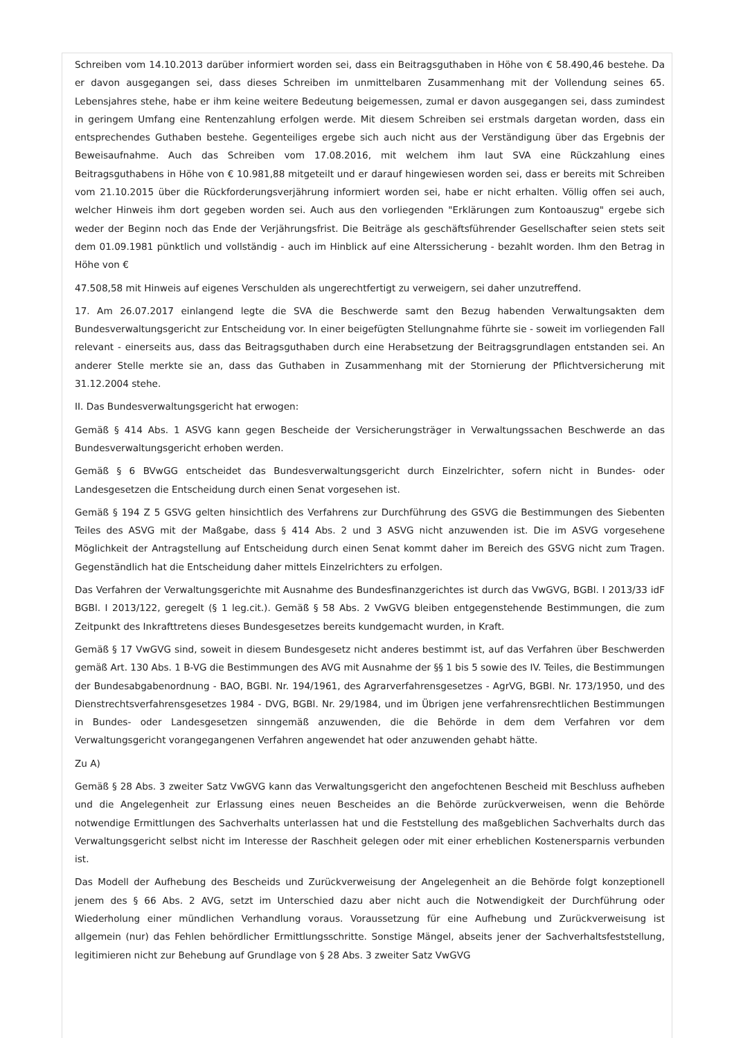Schreiben vom 14.10.2013 darüber informiert worden sei, dass ein Beitragsguthaben in Höhe von € 58.490,46 bestehe. Da er davon ausgegangen sei, dass dieses Schreiben im unmittelbaren Zusammenhang mit der Vollendung seines 65. Lebensjahres stehe, habe er ihm keine weitere Bedeutung beigemessen, zumal er davon ausgegangen sei, dass zumindest in geringem Umfang eine Rentenzahlung erfolgen werde. Mit diesem Schreiben sei erstmals dargetan worden, dass ein entsprechendes Guthaben bestehe. Gegenteiliges ergebe sich auch nicht aus der Verständigung über das Ergebnis der Beweisaufnahme. Auch das Schreiben vom 17.08.2016, mit welchem ihm laut SVA eine Rückzahlung eines Beitragsguthabens in Höhe von € 10.981,88 mitgeteilt und er darauf hingewiesen worden sei, dass er bereits mit Schreiben vom 21.10.2015 über die Rückforderungsverjährung informiert worden sei, habe er nicht erhalten. Völlig offen sei auch, welcher Hinweis ihm dort gegeben worden sei. Auch aus den vorliegenden "Erklärungen zum Kontoauszug" ergebe sich weder der Beginn noch das Ende der Verjährungsfrist. Die Beiträge als geschäftsführender Gesellschafter seien stets seit dem 01.09.1981 pünktlich und vollständig - auch im Hinblick auf eine Alterssicherung - bezahlt worden. Ihm den Betrag in Höhe von €
47.508,58 mit Hinweis auf eigenes Verschulden als ungerechtfertigt zu verweigern, sei daher unzutreffend.
17. Am 26.07.2017 einlangend legte die SVA die Beschwerde samt den Bezug habenden Verwaltungsakten dem Bundesverwaltungsgericht zur Entscheidung vor. In einer beigefügten Stellungnahme führte sie - soweit im vorliegenden Fall relevant - einerseits aus, dass das Beitragsguthaben durch eine Herabsetzung der Beitragsgrundlagen entstanden sei. An anderer Stelle merkte sie an, dass das Guthaben in Zusammenhang mit der Stornierung der Pflichtversicherung mit 31.12.2004 stehe.
II. Das Bundesverwaltungsgericht hat erwogen:
Gemäß § 414 Abs. 1 ASVG kann gegen Bescheide der Versicherungsträger in Verwaltungssachen Beschwerde an das Bundesverwaltungsgericht erhoben werden.
Gemäß § 6 BVwGG entscheidet das Bundesverwaltungsgericht durch Einzelrichter, sofern nicht in Bundes- oder Landesgesetzen die Entscheidung durch einen Senat vorgesehen ist.
Gemäß § 194 Z 5 GSVG gelten hinsichtlich des Verfahrens zur Durchführung des GSVG die Bestimmungen des Siebenten Teiles des ASVG mit der Maßgabe, dass § 414 Abs. 2 und 3 ASVG nicht anzuwenden ist. Die im ASVG vorgesehene Möglichkeit der Antragstellung auf Entscheidung durch einen Senat kommt daher im Bereich des GSVG nicht zum Tragen. Gegenständlich hat die Entscheidung daher mittels Einzelrichters zu erfolgen.
Das Verfahren der Verwaltungsgerichte mit Ausnahme des Bundesfinanzgerichtes ist durch das VwGVG, BGBl. I 2013/33 idF BGBl. I 2013/122, geregelt (§ 1 leg.cit.). Gemäß § 58 Abs. 2 VwGVG bleiben entgegenstehende Bestimmungen, die zum Zeitpunkt des Inkrafttretens dieses Bundesgesetzes bereits kundgemacht wurden, in Kraft.
Gemäß § 17 VwGVG sind, soweit in diesem Bundesgesetz nicht anderes bestimmt ist, auf das Verfahren über Beschwerden gemäß Art. 130 Abs. 1 B-VG die Bestimmungen des AVG mit Ausnahme der §§ 1 bis 5 sowie des IV. Teiles, die Bestimmungen der Bundesabgabenordnung - BAO, BGBl. Nr. 194/1961, des Agrarverfahrensgesetzes - AgrVG, BGBl. Nr. 173/1950, und des Dienstrechtsverfahrensgesetzes 1984 - DVG, BGBl. Nr. 29/1984, und im Übrigen jene verfahrensrechtlichen Bestimmungen in Bundes- oder Landesgesetzen sinngemäß anzuwenden, die die Behörde in dem dem Verfahren vor dem Verwaltungsgericht vorangegangenen Verfahren angewendet hat oder anzuwenden gehabt hätte.
Zu A)
Gemäß § 28 Abs. 3 zweiter Satz VwGVG kann das Verwaltungsgericht den angefochtenen Bescheid mit Beschluss aufheben und die Angelegenheit zur Erlassung eines neuen Bescheides an die Behörde zurückverweisen, wenn die Behörde notwendige Ermittlungen des Sachverhalts unterlassen hat und die Feststellung des maßgeblichen Sachverhalts durch das Verwaltungsgericht selbst nicht im Interesse der Raschheit gelegen oder mit einer erheblichen Kostenersparnis verbunden ist.
Das Modell der Aufhebung des Bescheids und Zurückverweisung der Angelegenheit an die Behörde folgt konzeptionell jenem des § 66 Abs. 2 AVG, setzt im Unterschied dazu aber nicht auch die Notwendigkeit der Durchführung oder Wiederholung einer mündlichen Verhandlung voraus. Voraussetzung für eine Aufhebung und Zurückverweisung ist allgemein (nur) das Fehlen behördlicher Ermittlungsschritte. Sonstige Mängel, abseits jener der Sachverhaltsfeststellung, legitimieren nicht zur Behebung auf Grundlage von § 28 Abs. 3 zweiter Satz VwGVG